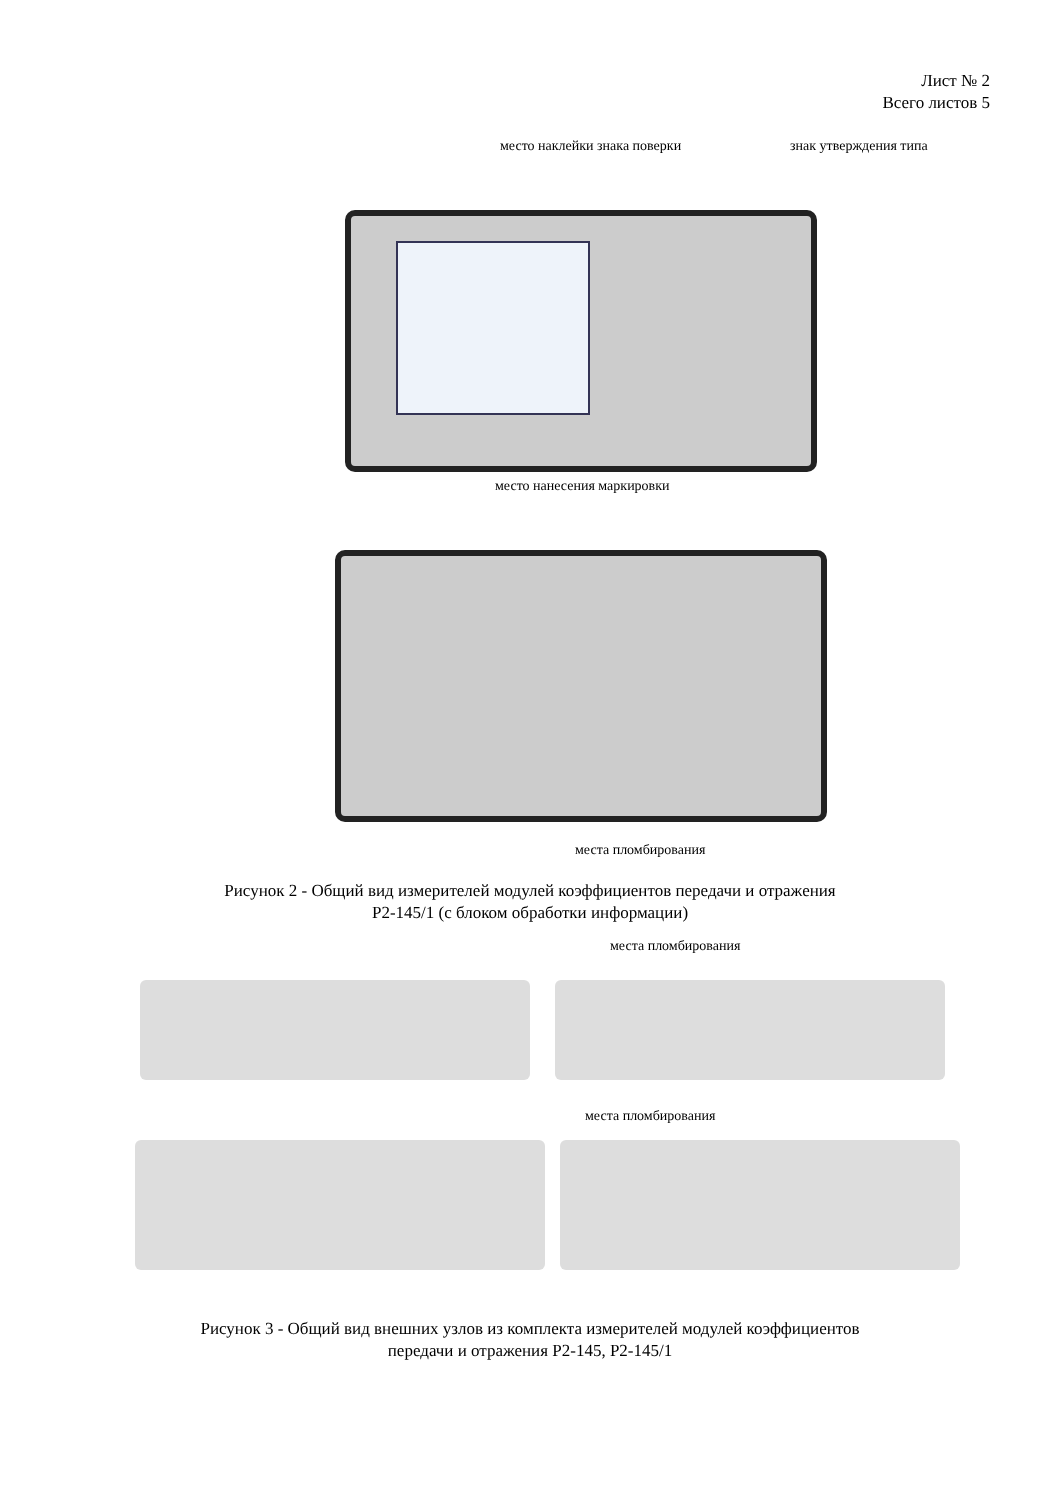Лист № 2
Всего листов 5
место наклейки знака поверки знак утверждения типа
место нанесения маркировки
места пломбирования
Рисунок 2 - Общий вид измерителей модулей коэффициентов передачи и отражения
Р2-145/1 (с блоком обработки информации)
места пломбирования
места пломбирования
Рисунок 3 - Общий вид внешних узлов из комплекта измерителей модулей коэффициентов
передачи и отражения Р2-145, Р2-145/1